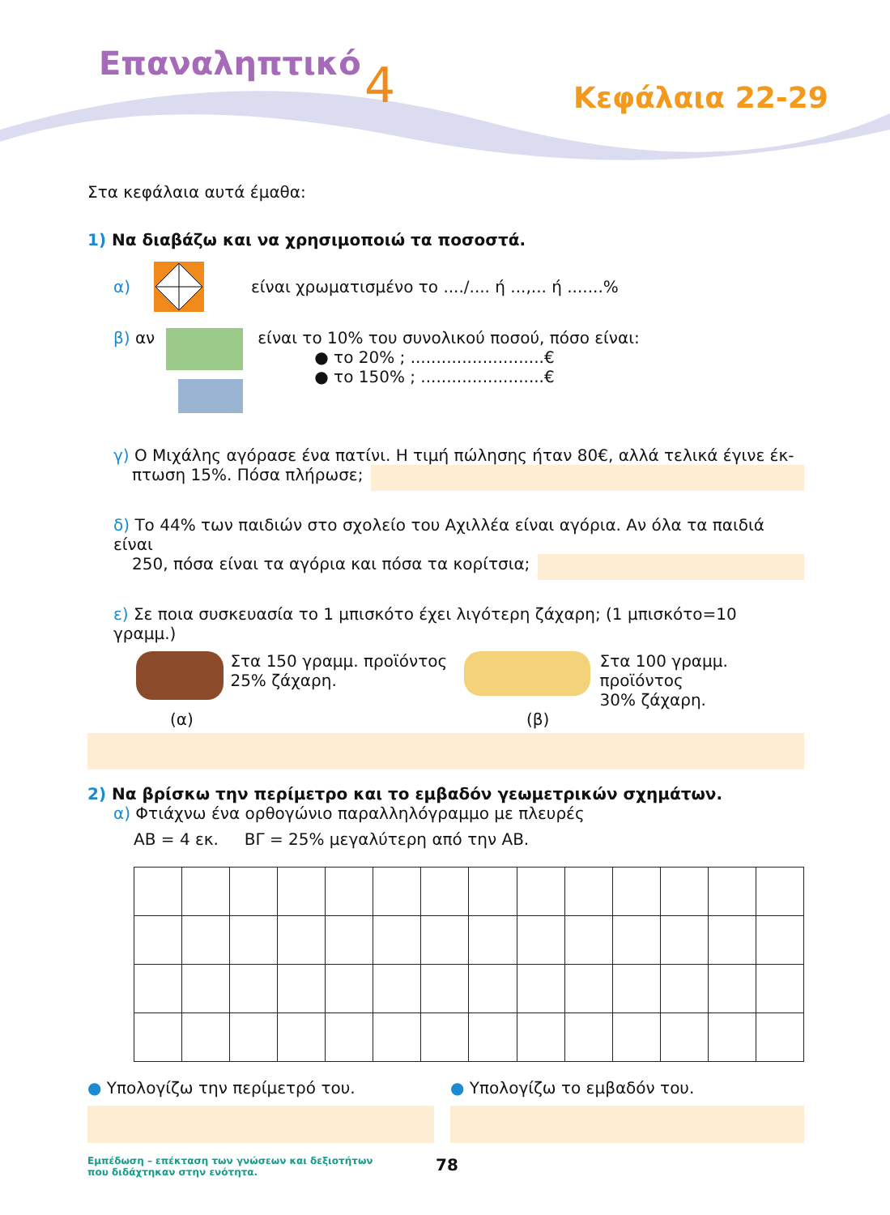Επαναληπτικό 4 Κεφάλαια 22-29
Στα κεφάλαια αυτά έμαθα:
1) Να διαβάζω και να χρησιμοποιώ τα ποσοστά.
α) είναι χρωματισμένο το ..../.... ή ...,... ή .......%
β) αν
είναι το 10% του συνολικού ποσού, πόσο είναι:
● το 20% ; ..........................€
● το 150% ; ........................€
γ) Ο Μιχάλης αγόρασε ένα πατίνι. Η τιμή πώλησης ήταν 80€, αλλά τελικά έγινε έκ-
πτωση 15%. Πόσα πλήρωσε;
δ) Το 44% των παιδιών στο σχολείο του Αχιλλέα είναι αγόρια. Αν όλα τα παιδιά είναι
250, πόσα είναι τα αγόρια και πόσα τα κορίτσια;
ε) Σε ποια συσκευασία το 1 μπισκότο έχει λιγότερη ζάχαρη; (1 μπισκότο=10 γραμμ.)
Στα 150 γραμμ. προϊόντος 25% ζάχαρη.
Στα 100 γραμμ. προϊόντος
30% ζάχαρη.
(α) (β)
2) Να βρίσκω την περίμετρο και το εμβαδόν γεωμετρικών σχημάτων.
α) Φτιάχνω ένα ορθογώνιο παραλληλόγραμμο με πλευρές
ΑΒ = 4 εκ. ΒΓ = 25% μεγαλύτερη από την ΑΒ.
● Υπολογίζω την περίμετρό του. ● Υπολογίζω το εμβαδόν του.
Εμπέδωση – επέκταση των γνώσεων και δεξιοτήτων
που διδάχτηκαν στην ενότητα.
78